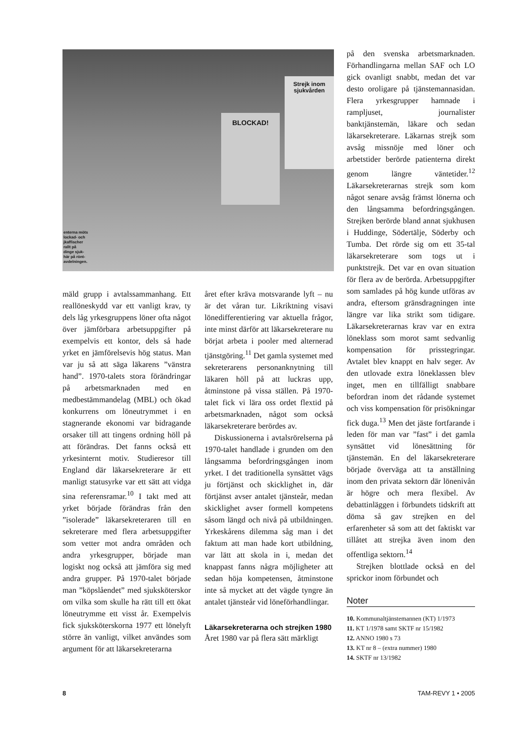Strejk inom sjukvården
BLOCKAD!
enterna möts
lockad- och
jkaffischer
rallt på
dinge sjuk-
här på rönt-
avdelningen.
mäld grupp i avtalssammanhang. Ett reallöneskydd var ett vanligt krav, ty dels låg yrkesgruppens löner ofta något över jämförbara arbetsuppgifter på exempelvis ett kontor, dels så hade yrket en jämförelsevis hög status. Man var ju så att säga läkarens ”vänstra hand”. 1970-talets stora förändringar på arbetsmarknaden med en medbestämmandelag (MBL) och ökad konkurrens om löneutrymmet i en stagnerande ekonomi var bidragande orsaker till att tingens ordning höll på att förändras. Det fanns också ett yrkesinternt motiv. Studieresor till England där läkarsekreterare är ett manligt statusyrke var ett sätt att vidga sina referensramar.<sup>10</sup> I takt med att yrket började förändras från den ”isolerade” läkarsekreteraren till en sekreterare med flera arbetsuppgifter som vetter mot andra områden och andra yrkesgrupper, började man logiskt nog också att jämföra sig med andra grupper. På 1970-talet började man ”köpslåendet” med sjuksköterskor om vilka som skulle ha rätt till ett ökat löneutrymme ett visst år. Exempelvis fick sjuksköterskorna 1977 ett lönelyft större än vanligt, vilket användes som argument för att läkarsekreterarna
året efter kräva motsvarande lyft – nu är det våran tur. Likriktning visavi lönedifferentiering var aktuella frågor, inte minst därför att läkarsekreterare nu börjat arbeta i pooler med alternerad tjänstgöring.<sup>11</sup> Det gamla systemet med sekreterarens personanknytning till läkaren höll på att luckras upp, åtminstone på vissa ställen. På 1970-talet fick vi lära oss ordet flextid på arbetsmarknaden, något som också läkarsekreterare berördes av.
Diskussionerna i avtalsrörelserna på 1970-talet handlade i grunden om den långsamma befordringsgången inom yrket. I det traditionella synsättet vägs ju förtjänst och skicklighet in, där förtjänst avser antalet tjänsteår, medan skicklighet avser formell kompetens såsom längd och nivå på utbildningen. Yrkeskårens dilemma såg man i det faktum att man hade kort utbildning, var lätt att skola in i, medan det knappast fanns några möjligheter att sedan höja kompetensen, åtminstone inte så mycket att det vägde tyngre än antalet tjänsteår vid löneförhandlingar.
Läkarsekreterarna och strejken 1980
Året 1980 var på flera sätt märkligt
på den svenska arbetsmarknaden. Förhandlingarna mellan SAF och LO gick ovanligt snabbt, medan det var desto oroligare på tjänstemannasidan. Flera yrkesgrupper hamnade i rampljuset, journalister banktjänstemän, läkare och sedan läkarsekreterare. Läkarnas strejk som avsåg missnöje med löner och arbetstider berörde patienterna direkt genom längre väntetider.<sup>12</sup> Läkarsekreterarnas strejk som kom något senare avsåg främst lönerna och den långsamma befordringsgången. Strejken berörde bland annat sjukhusen i Huddinge, Södertälje, Söderby och Tumba. Det rörde sig om ett 35-tal läkarsekreterare som togs ut i punktstrejk. Det var en ovan situation för flera av de berörda. Arbetsuppgifter som samlades på hög kunde utföras av andra, eftersom gränsdragningen inte längre var lika strikt som tidigare. Läkarsekreterarnas krav var en extra löneklass som morot samt sedvanlig kompensation för prisstegringar. Avtalet blev knappt en halv seger. Av den utlovade extra löneklassen blev inget, men en tillfälligt snabbare befordran inom det rådande systemet och viss kompensation för prisökningar fick duga.<sup>13</sup> Men det jäste fortfarande i leden för man var ”fast” i det gamla synsättet vid lönesättning för tjänstemän. En del läkarsekreterare började överväga att ta anställning inom den privata sektorn där lönenivån är högre och mera flexibel. Av debattinläggen i förbundets tidskrift att döma så gav strejken en del erfarenheter så som att det faktiskt var tillåtet att strejka även inom den offentliga sektorn.<sup>14</sup>
Strejken blottlade också en del sprickor inom förbundet och
Noter
10. Kommunaltjänstemannen (KT) 1/1973
11. KT 1/1978 samt SKTF nr 15/1982
12. ANNO 1980 s 73
13. KT nr 8 – (extra nummer) 1980
14. SKTF nr 13/1982
8 TAM-REVY 1 • 2005